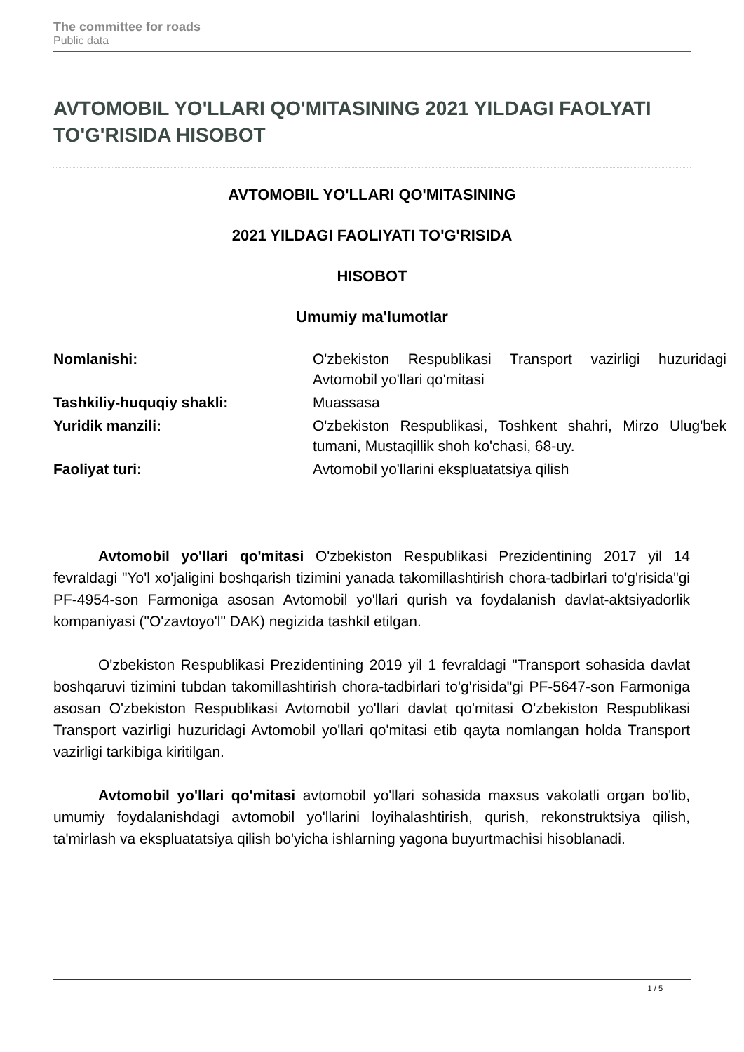The committee for roads
Public data
AVTOMOBIL YO'LLARI QO'MITASINING 2021 YILDAGI FAOLYATI TO'G'RISIDA HISOBOT
AVTOMOBIL YO'LLARI QO'MITASINING
2021 YILDAGI FAOLIYATI TO'G'RISIDA
HISOBOT
Umumiy ma'lumotlar
| Nomlanishi: | O'zbekiston Respublikasi Transport vazirligi huzuridagi Avtomobil yo'llari qo'mitasi |
| Tashkiliy-huquqiy shakli: | Muassasa |
| Yuridik manzili: | O'zbekiston Respublikasi, Toshkent shahri, Mirzo Ulug'bek tumani, Mustaqillik shoh ko'chasi, 68-uy. |
| Faoliyat turi: | Avtomobil yo'llarini ekspluatatsiya qilish |
Avtomobil yo'llari qo'mitasi O'zbekiston Respublikasi Prezidentining 2017 yil 14 fevraldagi "Yo'l xo'jaligini boshqarish tizimini yanada takomillashtirish chora-tadbirlari to'g'risida"gi PF-4954-son Farmoniga asosan Avtomobil yo'llari qurish va foydalanish davlat-aktsiyadorlik kompaniyasi ("O'zavtoyo'l" DAK) negizida tashkil etilgan.
O'zbekiston Respublikasi Prezidentining 2019 yil 1 fevraldagi "Transport sohasida davlat boshqaruvi tizimini tubdan takomillashtirish chora-tadbirlari to'g'risida"gi PF-5647-son Farmoniga asosan O'zbekiston Respublikasi Avtomobil yo'llari davlat qo'mitasi O'zbekiston Respublikasi Transport vazirligi huzuridagi Avtomobil yo'llari qo'mitasi etib qayta nomlangan holda Transport vazirligi tarkibiga kiritilgan.
Avtomobil yo'llari qo'mitasi avtomobil yo'llari sohasida maxsus vakolatli organ bo'lib, umumiy foydalanishdagi avtomobil yo'llarini loyihalashtirish, qurish, rekonstruktsiya qilish, ta'mirlash va ekspluatatsiya qilish bo'yicha ishlarning yagona buyurtmachisi hisoblanadi.
1 / 5